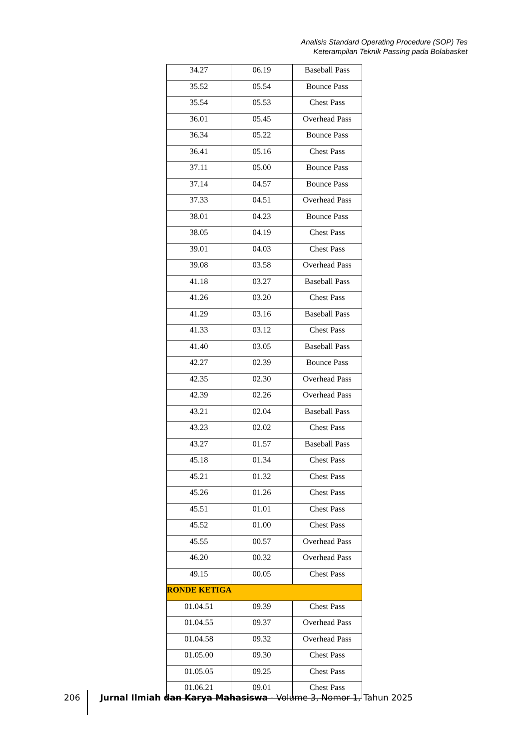Analisis Standard Operating Procedure (SOP) Tes
Keterampilan Teknik Passing pada Bolabasket
| 34.27 | 06.19 | Baseball Pass |
| 35.52 | 05.54 | Bounce Pass |
| 35.54 | 05.53 | Chest Pass |
| 36.01 | 05.45 | Overhead Pass |
| 36.34 | 05.22 | Bounce Pass |
| 36.41 | 05.16 | Chest Pass |
| 37.11 | 05.00 | Bounce Pass |
| 37.14 | 04.57 | Bounce Pass |
| 37.33 | 04.51 | Overhead Pass |
| 38.01 | 04.23 | Bounce Pass |
| 38.05 | 04.19 | Chest Pass |
| 39.01 | 04.03 | Chest Pass |
| 39.08 | 03.58 | Overhead Pass |
| 41.18 | 03.27 | Baseball Pass |
| 41.26 | 03.20 | Chest Pass |
| 41.29 | 03.16 | Baseball Pass |
| 41.33 | 03.12 | Chest Pass |
| 41.40 | 03.05 | Baseball Pass |
| 42.27 | 02.39 | Bounce Pass |
| 42.35 | 02.30 | Overhead Pass |
| 42.39 | 02.26 | Overhead Pass |
| 43.21 | 02.04 | Baseball Pass |
| 43.23 | 02.02 | Chest Pass |
| 43.27 | 01.57 | Baseball Pass |
| 45.18 | 01.34 | Chest Pass |
| 45.21 | 01.32 | Chest Pass |
| 45.26 | 01.26 | Chest Pass |
| 45.51 | 01.01 | Chest Pass |
| 45.52 | 01.00 | Chest Pass |
| 45.55 | 00.57 | Overhead Pass |
| 46.20 | 00.32 | Overhead Pass |
| 49.15 | 00.05 | Chest Pass |
| RONDE KETIGA | | |
| 01.04.51 | 09.39 | Chest Pass |
| 01.04.55 | 09.37 | Overhead Pass |
| 01.04.58 | 09.32 | Overhead Pass |
| 01.05.00 | 09.30 | Chest Pass |
| 01.05.05 | 09.25 | Chest Pass |
| 01.06.21 | 09.01 | Chest Pass |
206
Jurnal Ilmiah dan Karya Mahasiswa - Volume 3, Nomor 1, Tahun 2025